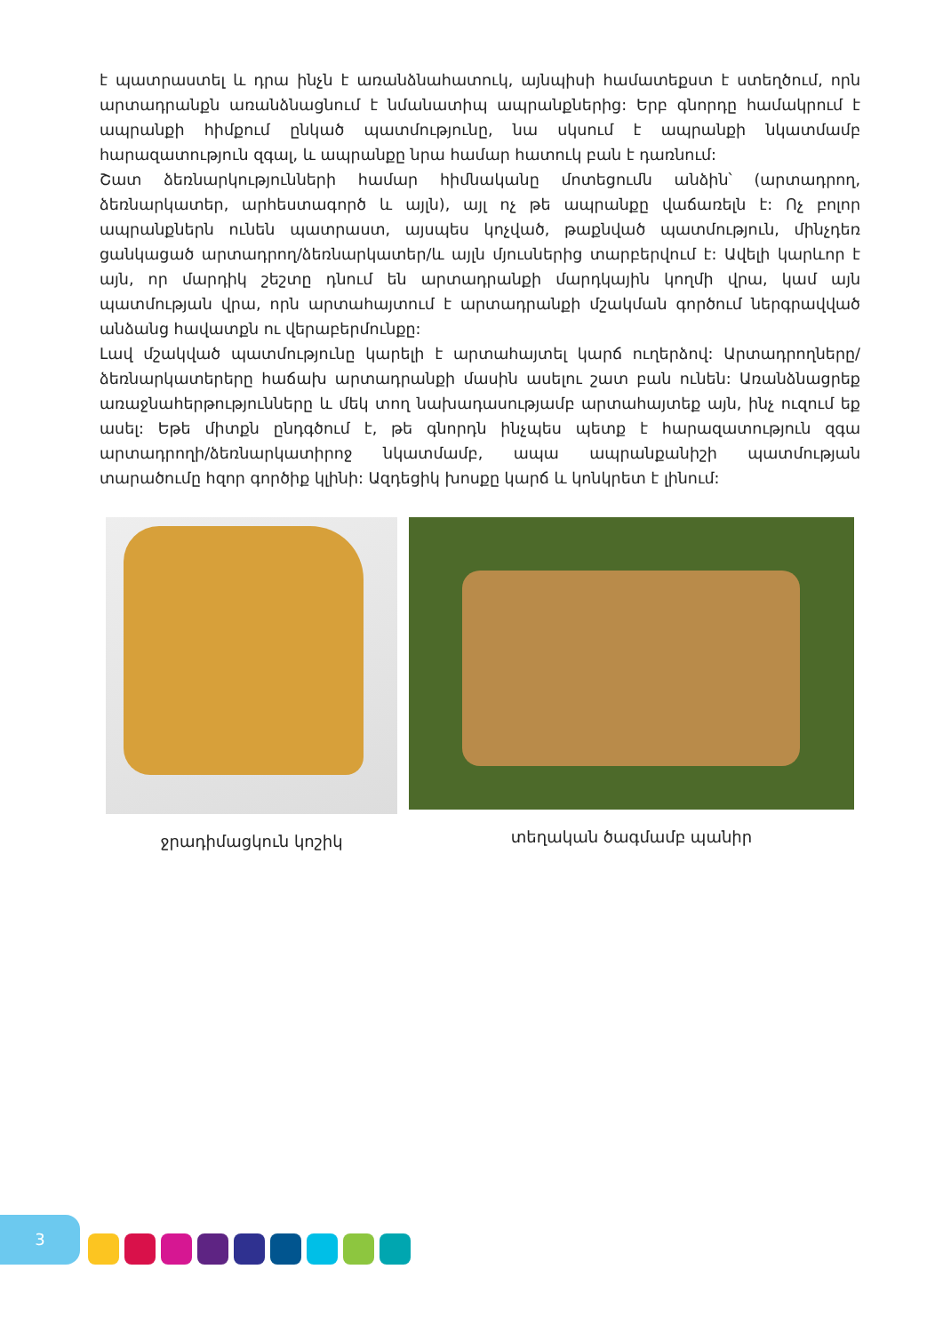է պատրաստել և դրա ինչն է առանձնահատուկ, այնպիսի համատեքստ է ստեղծում, որն արտադրանքն առանձնացնում է նմանատիպ ապրանքներից: Երբ գնորդը համակրում է ապրանքի հիմքում ընկած պատմությունը, նա սկսում է ապրանքի նկատմամբ հարազատություն զգալ, և ապրանքը նրա համար հատուկ բան է դառնում:
Շատ ձեռնարկությունների համար հիմնականը մոտեցումն անձին՝ (արտադրող, ձեռնարկատեր, արհեստագործ և այլն), այլ ոչ թե ապրանքը վաճառելն է: Ոչ բոլոր ապրանքներն ունեն պատրաստ, այսպես կոչված, թաքնված պատմություն, մինչդեռ ցանկացած արտադրող/ձեռնարկատեր/և այլն մյուսներից տարբերվում է: Ավելի կարևոր է այն, որ մարդիկ շեշտը դնում են արտադրանքի մարդկային կողմի վրա, կամ այն պատմության վրա, որն արտահայտում է արտադրանքի մշակման գործում ներգրավված անձանց հավատքն ու վերաբերմունքը:
Լավ մշակված պատմությունը կարելի է արտահայտել կարճ ուղերձով: Արտադրողները/ձեռնարկատերերը հաճախ արտադրանքի մասին ասելու շատ բան ունեն: Առանձնացրեք առաջնահերթությունները և մեկ տող նախադասությամբ արտահայտեք այն, ինչ ուզում եք ասել: Եթե միտքն ընդգծում է, թե գնորդն ինչպես պետք է հարազատություն զգա արտադրողի/ձեռնարկատիրոջ նկատմամբ, ապա ապրանքանիշի պատմության տարածումը հզոր գործիք կլինի: Ազդեցիկ խոսքը կարճ և կոնկրետ է լինում:
ջրադիմացկուն կոշիկ տեղական ծագմամբ պանիր
3